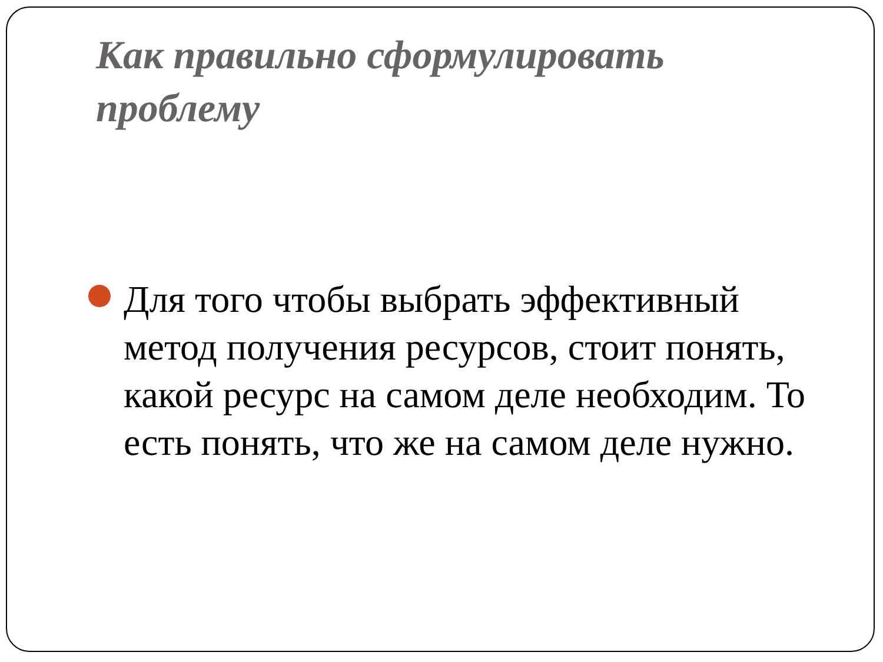Как правильно сформулировать проблему
Для того чтобы выбрать эффективный метод получения ресурсов, стоит понять, какой ресурс на самом деле необходим. То есть понять, что же на самом деле нужно.